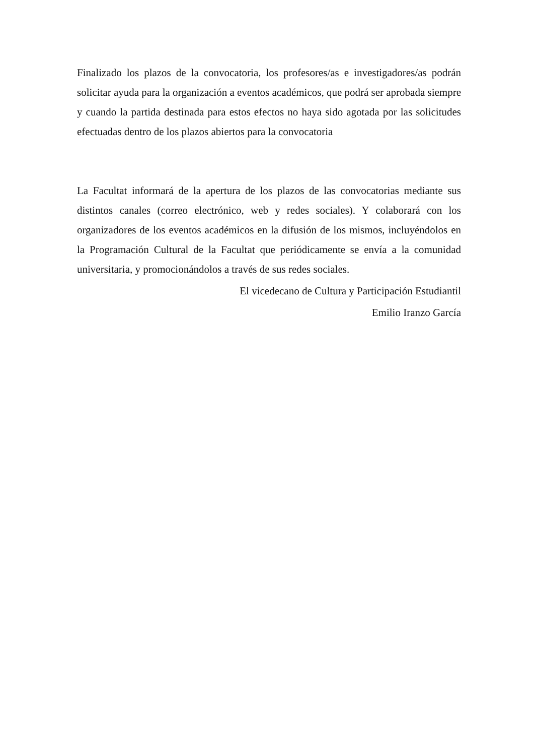Finalizado los plazos de la convocatoria, los profesores/as e investigadores/as podrán solicitar ayuda para la organización a eventos académicos, que podrá ser aprobada siempre y cuando la partida destinada para estos efectos no haya sido agotada por las solicitudes efectuadas dentro de los plazos abiertos para la convocatoria
La Facultat informará de la apertura de los plazos de las convocatorias mediante sus distintos canales (correo electrónico, web y redes sociales). Y colaborará con los organizadores de los eventos académicos en la difusión de los mismos, incluyéndolos en la Programación Cultural de la Facultat que periódicamente se envía a la comunidad universitaria, y promocionándolos a través de sus redes sociales.
El vicedecano de Cultura y Participación Estudiantil
Emilio Iranzo García